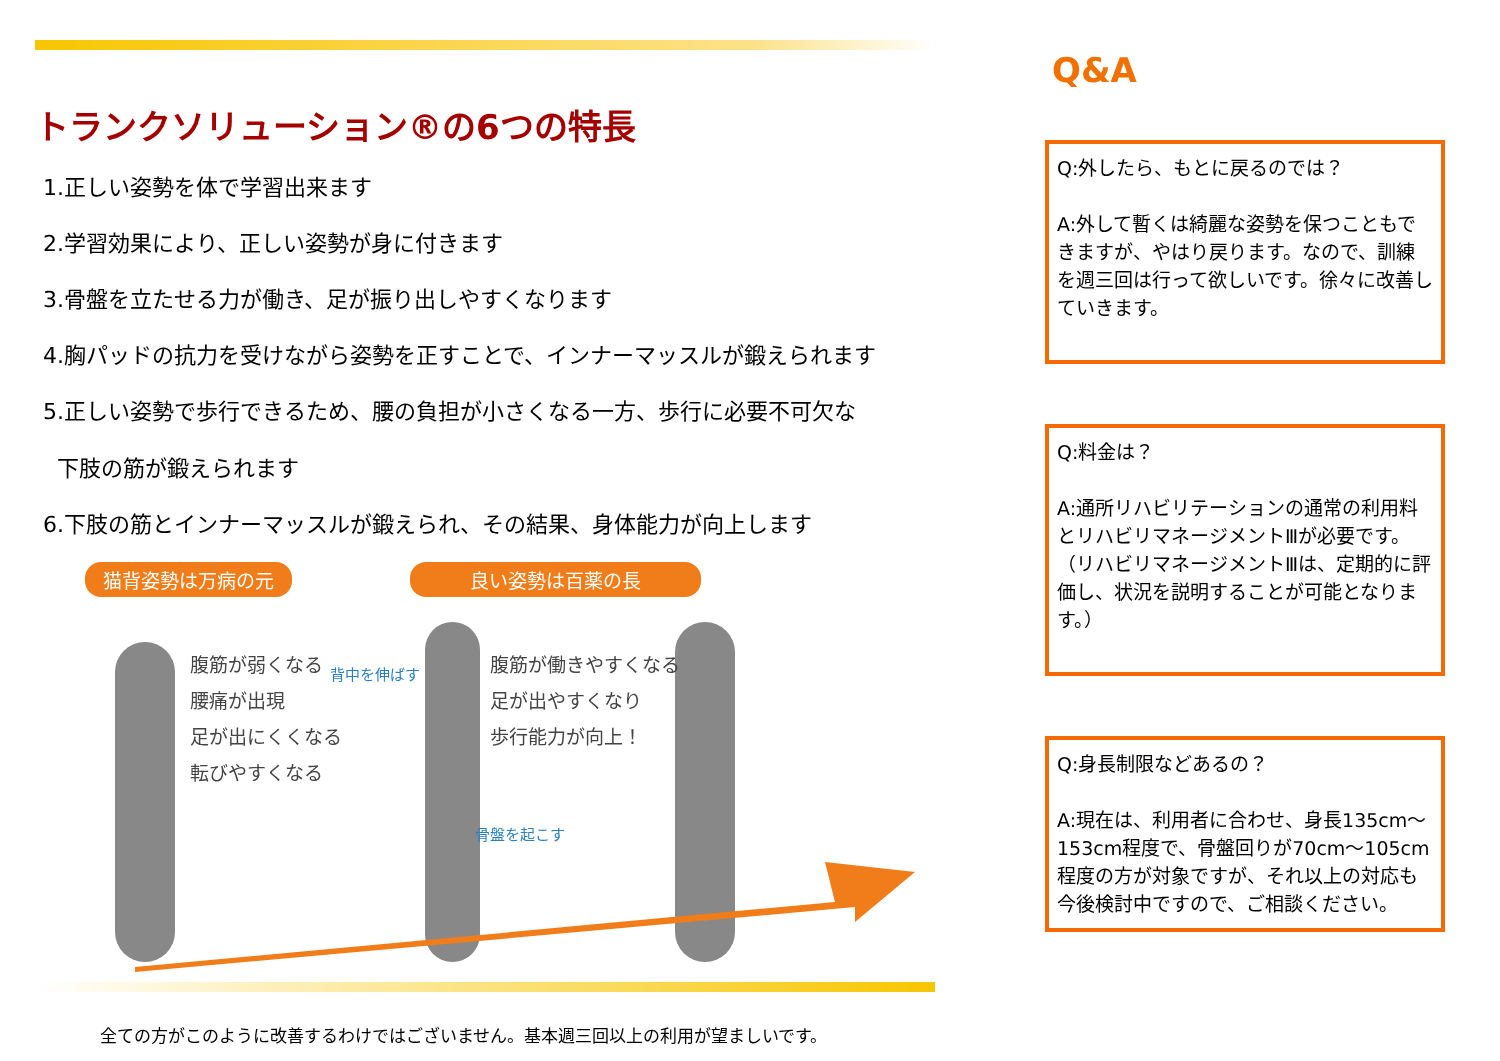トランクソリューション®の6つの特長
1.正しい姿勢を体で学習出来ます
2.学習効果により、正しい姿勢が身に付きます
3.骨盤を立たせる力が働き、足が振り出しやすくなります
4.胸パッドの抗力を受けながら姿勢を正すことで、インナーマッスルが鍛えられます
5.正しい姿勢で歩行できるため、腰の負担が小さくなる一方、歩行に必要不可欠な
下肢の筋が鍛えられます
6.下肢の筋とインナーマッスルが鍛えられ、その結果、身体能力が向上します
猫背姿勢は万病の元 良い姿勢は百薬の長
腹筋が弱くなる
腰痛が出現
足が出にくくなる
転びやすくなる
背中を伸ばす
腹筋が働きやすくなる
足が出やすくなり
歩行能力が向上！
骨盤を起こす
全ての方がこのように改善するわけではございません。基本週三回以上の利用が望ましいです。
Q&A
Q:外したら、もとに戻るのでは？
A:外して暫くは綺麗な姿勢を保つこともできますが、やはり戻ります。なので、訓練を週三回は行って欲しいです。徐々に改善していきます。
Q:料金は？
A:通所リハビリテーションの通常の利用料とリハビリマネージメントⅢが必要です。（リハビリマネージメントⅢは、定期的に評価し、状況を説明することが可能となります。）
Q:身長制限などあるの？
A:現在は、利用者に合わせ、身長135cm～153cm程度で、骨盤回りが70cm～105cm程度の方が対象ですが、それ以上の対応も今後検討中ですので、ご相談ください。